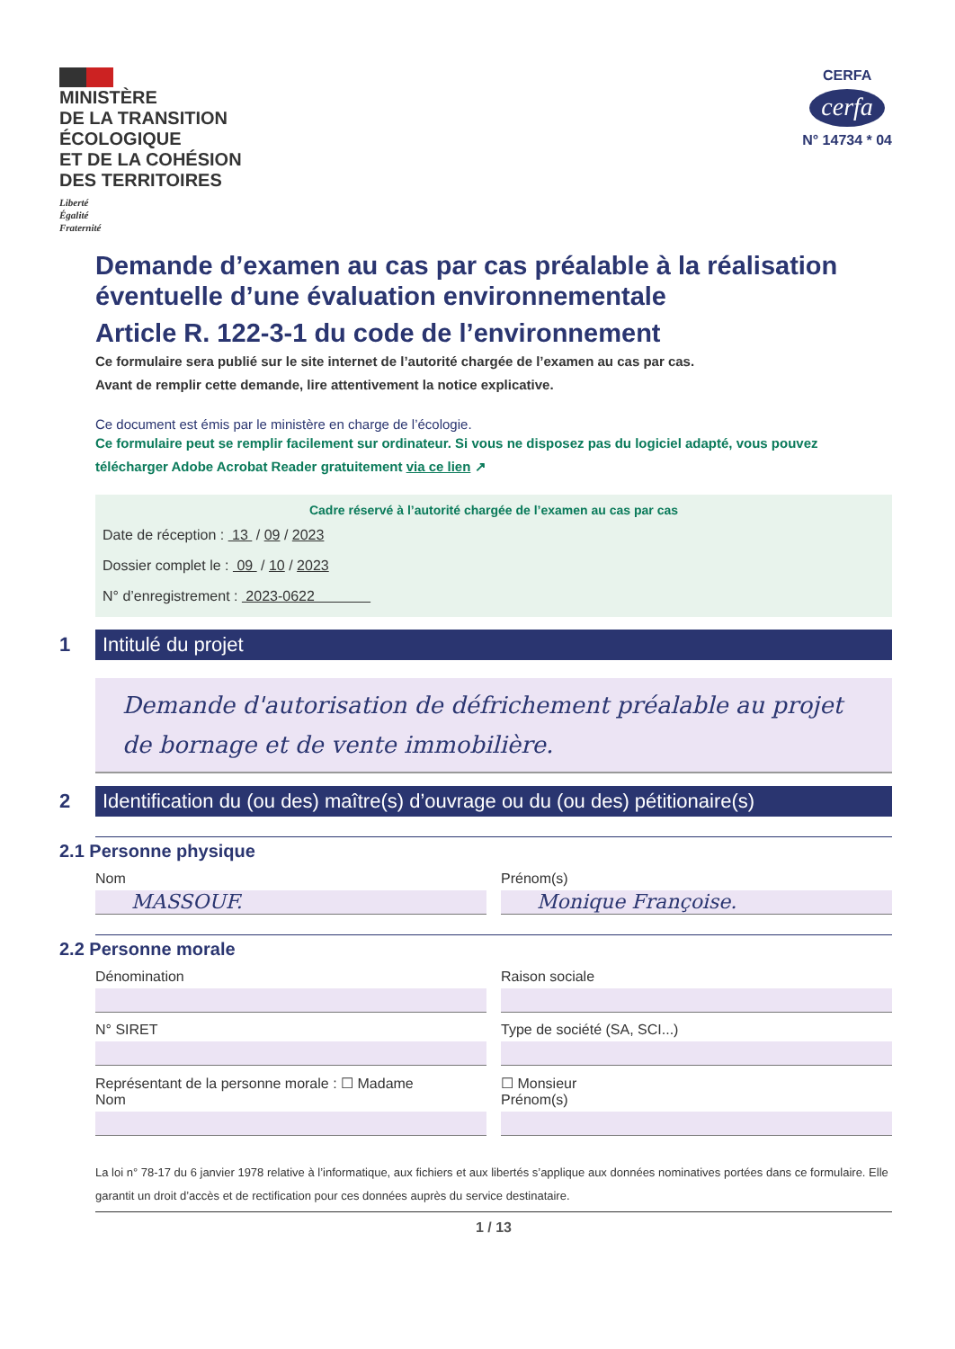MINISTÈRE
DE LA TRANSITION
ÉCOLOGIQUE
ET DE LA COHÉSION
DES TERRITOIRES
Liberté
Égalité
Fraternité
CERFA
cerfa
N° 14734 * 04
Demande d’examen au cas par cas préalable à la réalisation éventuelle d’une évaluation environnementale
Article R. 122-3-1 du code de l’environnement
Ce formulaire sera publié sur le site internet de l’autorité chargée de l’examen au cas par cas.
Avant de remplir cette demande, lire attentivement la notice explicative.
Ce document est émis par le ministère en charge de l’écologie.
Ce formulaire peut se remplir facilement sur ordinateur. Si vous ne disposez pas du logiciel adapté, vous pouvez télécharger Adobe Acrobat Reader gratuitement via ce lien ↗
Cadre réservé à l’autorité chargée de l’examen au cas par cas
Date de réception : 13 / 09 / 2023
Dossier complet le : 09 / 10 / 2023
N° d’enregistrement : 2023-0622
1
Intitulé du projet
Demande d'autorisation de défrichement préalable au projet de bornage et de vente immobilière.
2
Identification du (ou des) maître(s) d’ouvrage ou du (ou des) pétitionaire(s)
2.1 Personne physique
Nom
MASSOUF.
Prénom(s)
Monique Françoise.
2.2 Personne morale
Dénomination Raison sociale
N° SIRET Type de société (SA, SCI...)
Représentant de la personne morale : ☐ Madame
Nom
☐ Monsieur
Prénom(s)
La loi n° 78-17 du 6 janvier 1978 relative à l’informatique, aux fichiers et aux libertés s’applique aux données nominatives portées dans ce formulaire. Elle garantit un droit d’accès et de rectification pour ces données auprès du service destinataire.
1 / 13